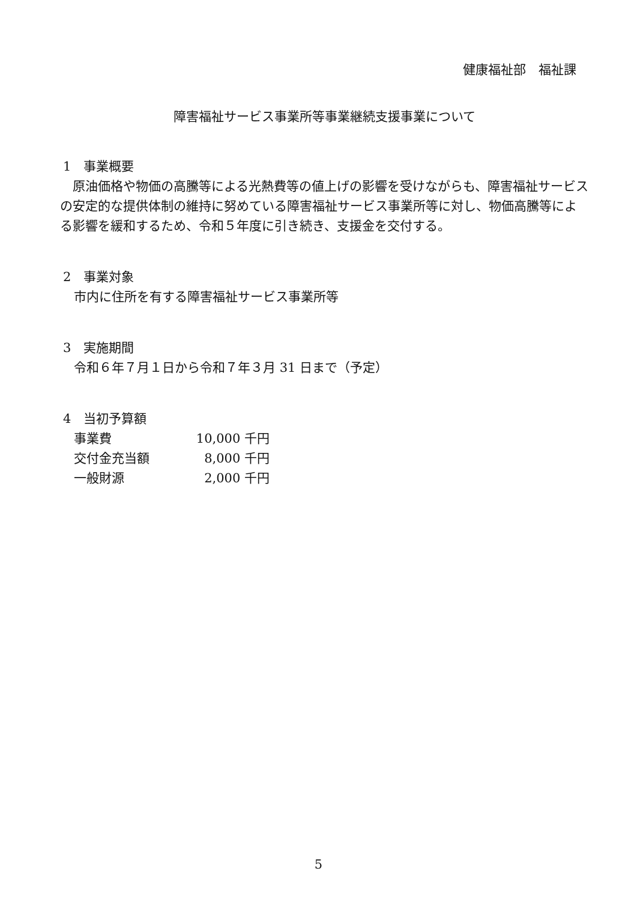健康福祉部　福祉課
障害福祉サービス事業所等事業継続支援事業について
1　事業概要
　原油価格や物価の高騰等による光熱費等の値上げの影響を受けながらも、障害福祉サービスの安定的な提供体制の維持に努めている障害福祉サービス事業所等に対し、物価高騰等による影響を緩和するため、令和５年度に引き続き、支援金を交付する。
2　事業対象
市内に住所を有する障害福祉サービス事業所等
3　実施期間
令和６年７月１日から令和７年３月 31 日まで（予定）
4　当初予算額
| 事業費 | 10,000 千円 |
| 交付金充当額 | 8,000 千円 |
| 一般財源 | 2,000 千円 |
5